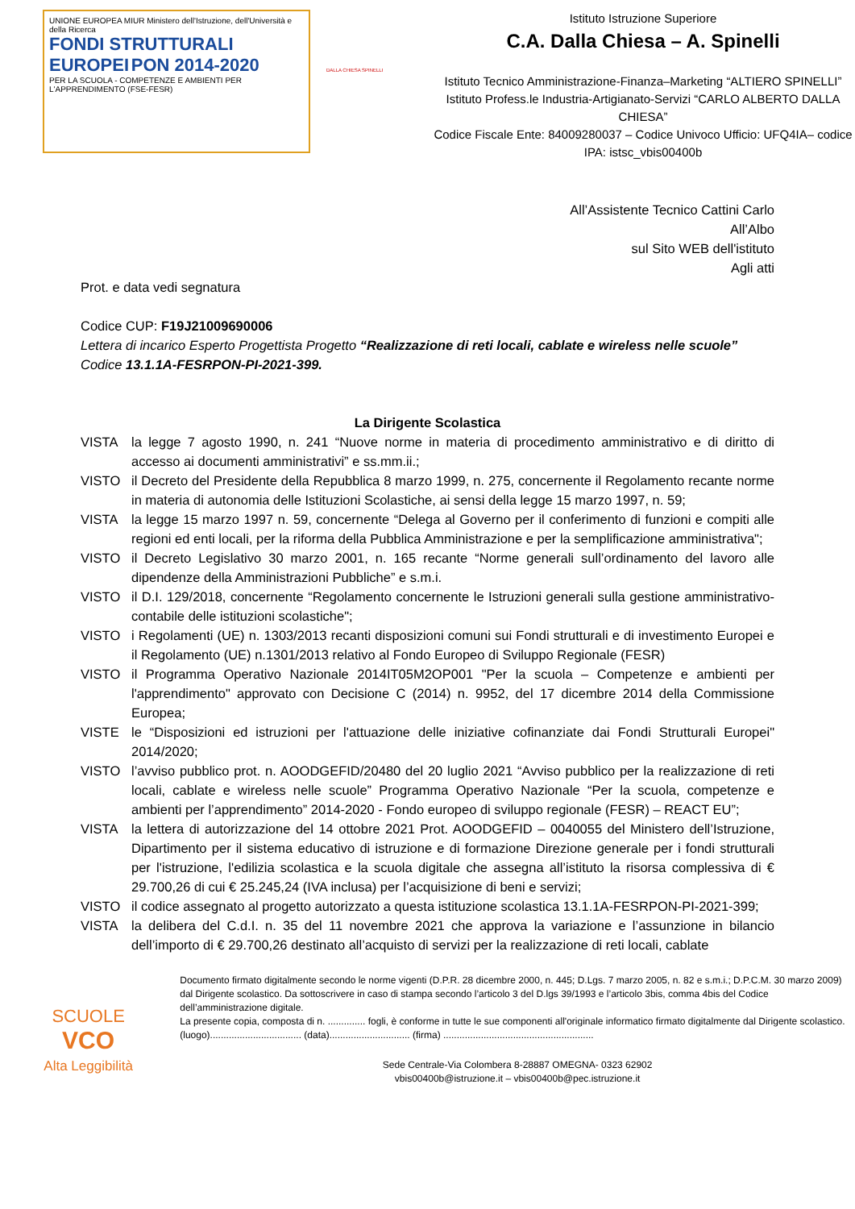UNIONE EUROPEA MIUR Ministero dell'Istruzione, dell'Università e della Ricerca
FONDI STRUTTURALI EUROPEI PON 2014-2020
PER LA SCUOLA - COMPETENZE E AMBIENTI PER L'APPRENDIMENTO (FSE-FESR)
DALLA CHIESA SPINELLI
Istituto Istruzione Superiore
C.A. Dalla Chiesa – A. Spinelli
Istituto Tecnico Amministrazione-Finanza–Marketing “ALTIERO SPINELLI”
Istituto Profess.le Industria-Artigianato-Servizi “CARLO ALBERTO DALLA CHIESA”
Codice Fiscale Ente: 84009280037 – Codice Univoco Ufficio: UFQ4IA– codice IPA: istsc_vbis00400b
All’Assistente Tecnico Cattini Carlo
All’Albo
sul Sito WEB dell'istituto
Agli atti
Prot. e data vedi segnatura
Codice CUP: F19J21009690006
Lettera di incarico Esperto Progettista Progetto “Realizzazione di reti locali, cablate e wireless nelle scuole” Codice 13.1.1A-FESRPON-PI-2021-399.
La Dirigente Scolastica
VISTA la legge 7 agosto 1990, n. 241 “Nuove norme in materia di procedimento amministrativo e di diritto di accesso ai documenti amministrativi” e ss.mm.ii.;
VISTO il Decreto del Presidente della Repubblica 8 marzo 1999, n. 275, concernente il Regolamento recante norme in materia di autonomia delle Istituzioni Scolastiche, ai sensi della legge 15 marzo 1997, n. 59;
VISTA la legge 15 marzo 1997 n. 59, concernente “Delega al Governo per il conferimento di funzioni e compiti alle regioni ed enti locali, per la riforma della Pubblica Amministrazione e per la semplificazione amministrativa";
VISTO il Decreto Legislativo 30 marzo 2001, n. 165 recante “Norme generali sull’ordinamento del lavoro alle dipendenze della Amministrazioni Pubbliche” e s.m.i.
VISTO il D.I. 129/2018, concernente “Regolamento concernente le Istruzioni generali sulla gestione amministrativo-contabile delle istituzioni scolastiche";
VISTO i Regolamenti (UE) n. 1303/2013 recanti disposizioni comuni sui Fondi strutturali e di investimento Europei e il Regolamento (UE) n.1301/2013 relativo al Fondo Europeo di Sviluppo Regionale (FESR)
VISTO il Programma Operativo Nazionale 2014IT05M2OP001 "Per la scuola – Competenze e ambienti per l'apprendimento" approvato con Decisione C (2014) n. 9952, del 17 dicembre 2014 della Commissione Europea;
VISTE le “Disposizioni ed istruzioni per l'attuazione delle iniziative cofinanziate dai Fondi Strutturali Europei" 2014/2020;
VISTO l’avviso pubblico prot. n. AOODGEFID/20480 del 20 luglio 2021 “Avviso pubblico per la realizzazione di reti locali, cablate e wireless nelle scuole” Programma Operativo Nazionale “Per la scuola, competenze e ambienti per l’apprendimento” 2014-2020 - Fondo europeo di sviluppo regionale (FESR) – REACT EU”;
VISTA la lettera di autorizzazione del 14 ottobre 2021 Prot. AOODGEFID – 0040055 del Ministero dell’Istruzione, Dipartimento per il sistema educativo di istruzione e di formazione Direzione generale per i fondi strutturali per l'istruzione, l'edilizia scolastica e la scuola digitale che assegna all’istituto la risorsa complessiva di € 29.700,26 di cui € 25.245,24 (IVA inclusa) per l’acquisizione di beni e servizi;
VISTO il codice assegnato al progetto autorizzato a questa istituzione scolastica 13.1.1A-FESRPON-PI-2021-399;
VISTA la delibera del C.d.I. n. 35 del 11 novembre 2021 che approva la variazione e l’assunzione in bilancio dell’importo di € 29.700,26 destinato all’acquisto di servizi per la realizzazione di reti locali, cablate
SCUOLE
VCO
Alta Leggibilità
Documento firmato digitalmente secondo le norme vigenti (D.P.R. 28 dicembre 2000, n. 445; D.Lgs. 7 marzo 2005, n. 82 e s.m.i.; D.P.C.M. 30 marzo 2009) dal Dirigente scolastico. Da sottoscrivere in caso di stampa secondo l’articolo 3 del D.lgs 39/1993 e l’articolo 3bis, comma 4bis del Codice dell’amministrazione digitale.
La presente copia, composta di n. .............. fogli, è conforme in tutte le sue componenti all'originale informatico firmato digitalmente dal Dirigente scolastico.
(luogo).................................. (data).............................. (firma) ........................................................
Sede Centrale-Via Colombera 8-28887 OMEGNA- 0323 62902
vbis00400b@istruzione.it – vbis00400b@pec.istruzione.it